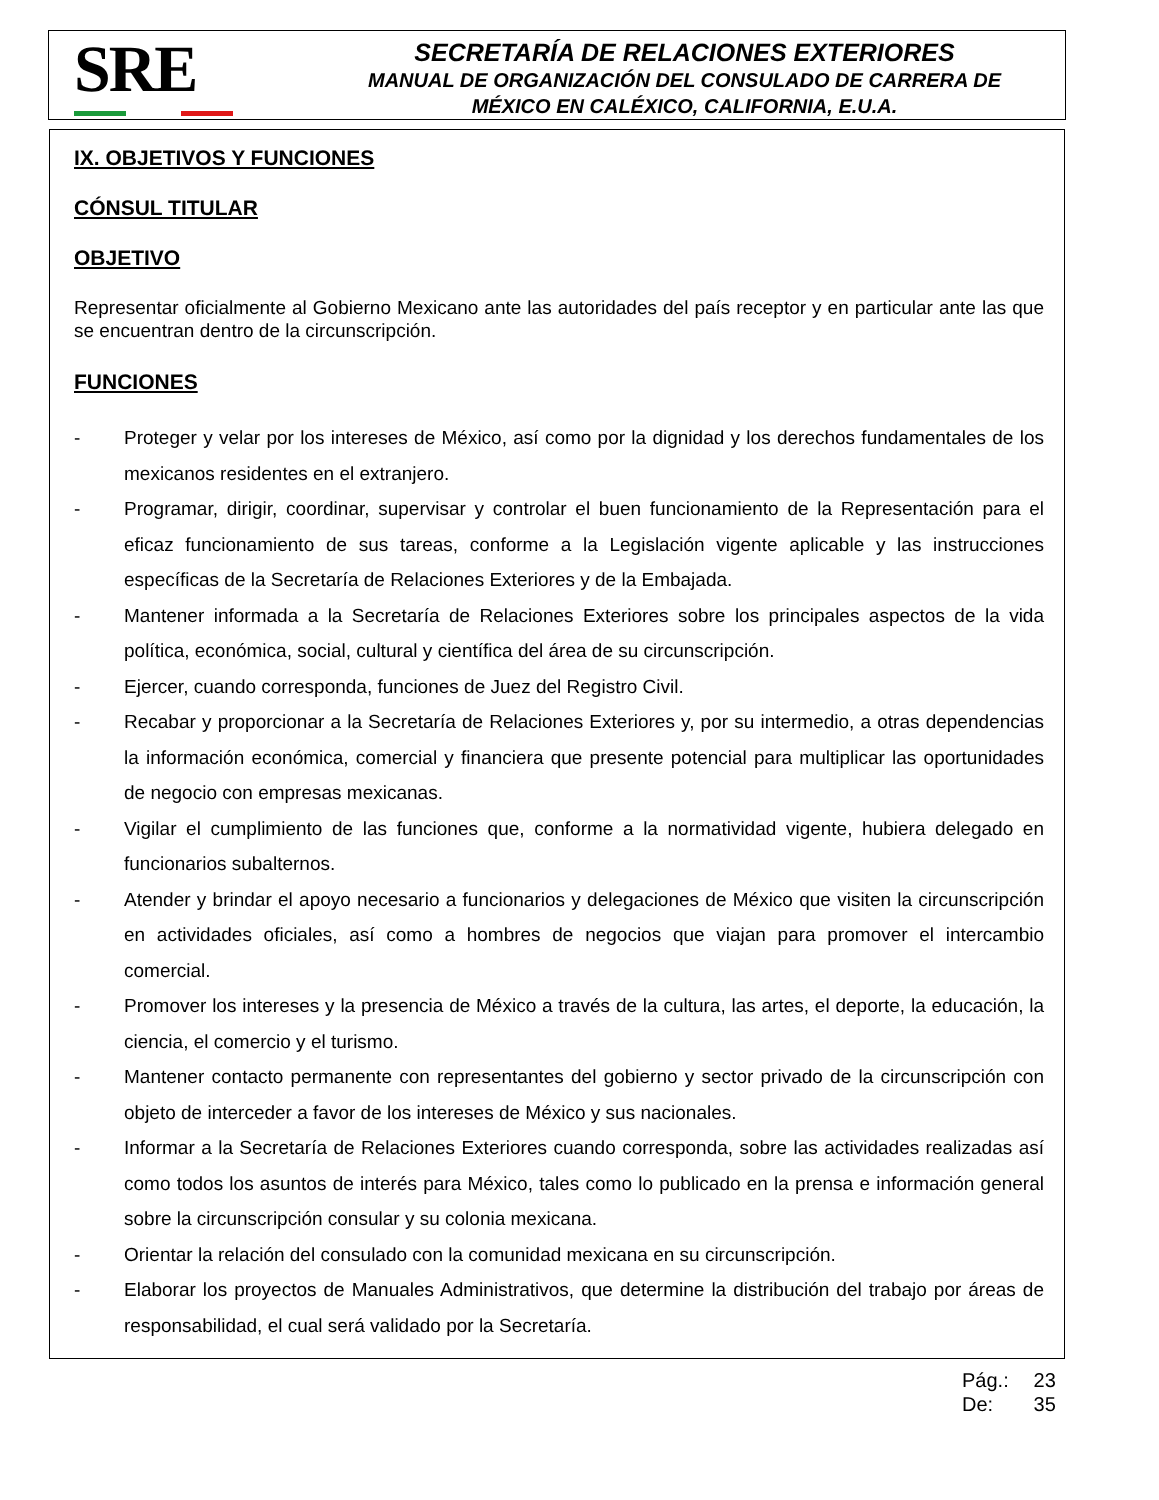SRE
SECRETARÍA DE RELACIONES EXTERIORES
MANUAL DE ORGANIZACIÓN DEL CONSULADO DE CARRERA DE
MÉXICO EN CALÉXICO, CALIFORNIA, E.U.A.
IX. OBJETIVOS Y FUNCIONES
CÓNSUL TITULAR
OBJETIVO
Representar oficialmente al Gobierno Mexicano ante las autoridades del país receptor y en particular ante las que se encuentran dentro de la circunscripción.
FUNCIONES
- Proteger y velar por los intereses de México, así como por la dignidad y los derechos fundamentales de los mexicanos residentes en el extranjero.
- Programar, dirigir, coordinar, supervisar y controlar el buen funcionamiento de la Representación para el eficaz funcionamiento de sus tareas, conforme a la Legislación vigente aplicable y las instrucciones específicas de la Secretaría de Relaciones Exteriores y de la Embajada.
- Mantener informada a la Secretaría de Relaciones Exteriores sobre los principales aspectos de la vida política, económica, social, cultural y científica del área de su circunscripción.
- Ejercer, cuando corresponda, funciones de Juez del Registro Civil.
- Recabar y proporcionar a la Secretaría de Relaciones Exteriores y, por su intermedio, a otras dependencias la información económica, comercial y financiera que presente potencial para multiplicar las oportunidades de negocio con empresas mexicanas.
- Vigilar el cumplimiento de las funciones que, conforme a la normatividad vigente, hubiera delegado en funcionarios subalternos.
- Atender y brindar el apoyo necesario a funcionarios y delegaciones de México que visiten la circunscripción en actividades oficiales, así como a hombres de negocios que viajan para promover el intercambio comercial.
- Promover los intereses y la presencia de México a través de la cultura, las artes, el deporte, la educación, la ciencia, el comercio y el turismo.
- Mantener contacto permanente con representantes del gobierno y sector privado de la circunscripción con objeto de interceder a favor de los intereses de México y sus nacionales.
- Informar a la Secretaría de Relaciones Exteriores cuando corresponda, sobre las actividades realizadas así como todos los asuntos de interés para México, tales como lo publicado en la prensa e información general sobre la circunscripción consular y su colonia mexicana.
- Orientar la relación del consulado con la comunidad mexicana en su circunscripción.
- Elaborar los proyectos de Manuales Administrativos, que determine la distribución del trabajo por áreas de responsabilidad, el cual será validado por la Secretaría.
Pág.: 23
De: 35